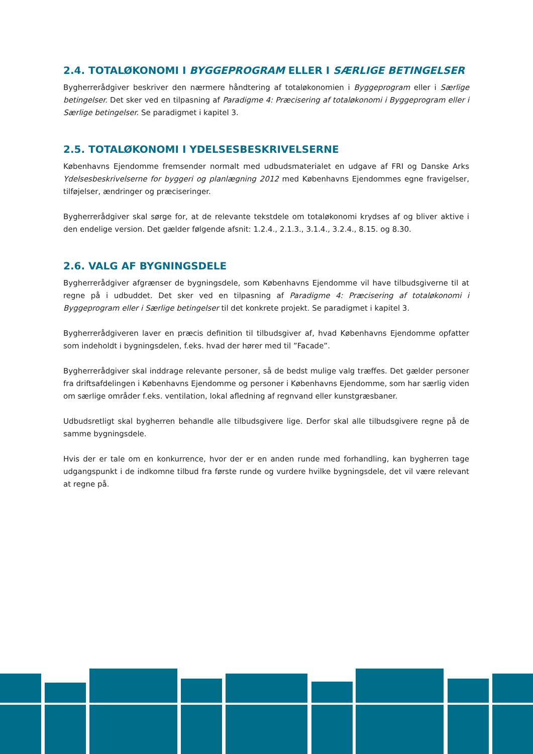2.4. TOTALØKONOMI I BYGGEPROGRAM ELLER I SÆRLIGE BETINGELSER
Bygherrerådgiver beskriver den nærmere håndtering af totaløkonomien i Byggeprogram eller i Særlige betingelser. Det sker ved en tilpasning af Paradigme 4: Præcisering af totaløkonomi i Byggeprogram eller i Særlige betingelser. Se paradigmet i kapitel 3.
2.5. TOTALØKONOMI I YDELSESBESKRIVELSERNE
Københavns Ejendomme fremsender normalt med udbudsmaterialet en udgave af FRI og Danske Arks Ydelsesbeskrivelserne for byggeri og planlægning 2012 med Københavns Ejendommes egne fravigelser, tilføjelser, ændringer og præciseringer.
Bygherrerådgiver skal sørge for, at de relevante tekstdele om totaløkonomi krydses af og bliver aktive i den endelige version. Det gælder følgende afsnit: 1.2.4., 2.1.3., 3.1.4., 3.2.4., 8.15. og 8.30.
2.6. VALG AF BYGNINGSDELE
Bygherrerådgiver afgrænser de bygningsdele, som Københavns Ejendomme vil have tilbudsgiverne til at regne på i udbuddet. Det sker ved en tilpasning af Paradigme 4: Præcisering af totaløkonomi i Byggeprogram eller i Særlige betingelser til det konkrete projekt. Se paradigmet i kapitel 3.
Bygherrerådgiveren laver en præcis definition til tilbudsgiver af, hvad Københavns Ejendomme opfatter som indeholdt i bygningsdelen, f.eks. hvad der hører med til ”Facade”.
Bygherrerådgiver skal inddrage relevante personer, så de bedst mulige valg træffes. Det gælder personer fra driftsafdelingen i Københavns Ejendomme og personer i Københavns Ejendomme, som har særlig viden om særlige områder f.eks. ventilation, lokal afledning af regnvand eller kunstgræsbaner.
Udbudsretligt skal bygherren behandle alle tilbudsgivere lige. Derfor skal alle tilbudsgivere regne på de samme bygningsdele.
Hvis der er tale om en konkurrence, hvor der er en anden runde med forhandling, kan bygherren tage udgangspunkt i de indkomne tilbud fra første runde og vurdere hvilke bygningsdele, det vil være relevant at regne på.